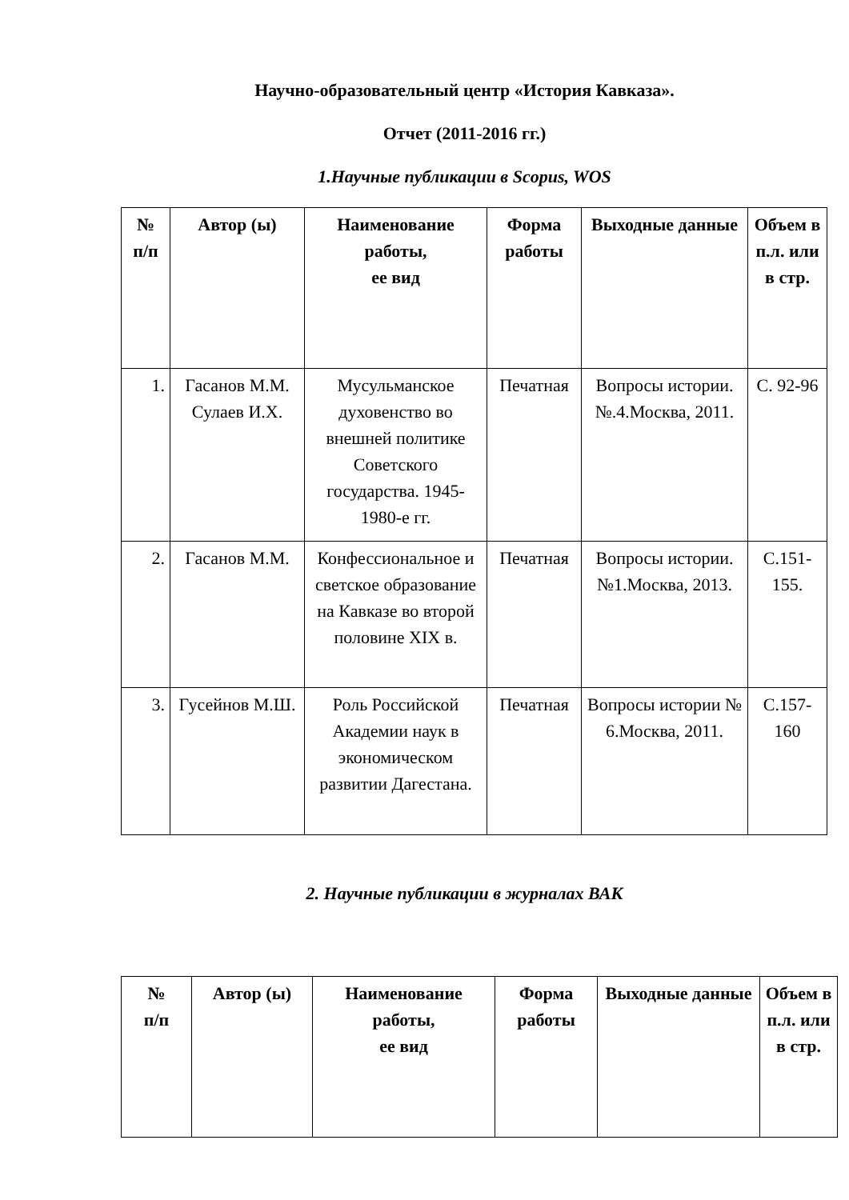Научно-образовательный центр «История Кавказа».
Отчет (2011-2016 гг.)
1.Научные публикации в Scopus, WOS
| № п/п | Автор (ы) | Наименование работы, ее вид | Форма работы | Выходные данные | Объем в п.л. или в стр. |
| --- | --- | --- | --- | --- | --- |
| 1. | Гасанов М.М. Сулаев И.Х. | Мусульманское духовенство во внешней политике Советского государства. 1945-1980-е гг. | Печатная | Вопросы истории. №.4.Москва, 2011. | С. 92-96 |
| 2. | Гасанов М.М. | Конфессиональное и светское образование на Кавказе во второй половине XIX в. | Печатная | Вопросы истории. №1.Москва, 2013. | С.151-155. |
| 3. | Гусейнов М.Ш. | Роль Российской Академии наук в экономическом развитии Дагестана. | Печатная | Вопросы истории № 6.Москва, 2011. | С.157-160 |
2. Научные публикации в журналах ВАК
| № п/п | Автор (ы) | Наименование работы, ее вид | Форма работы | Выходные данные | Объем в п.л. или в стр. |
| --- | --- | --- | --- | --- | --- |